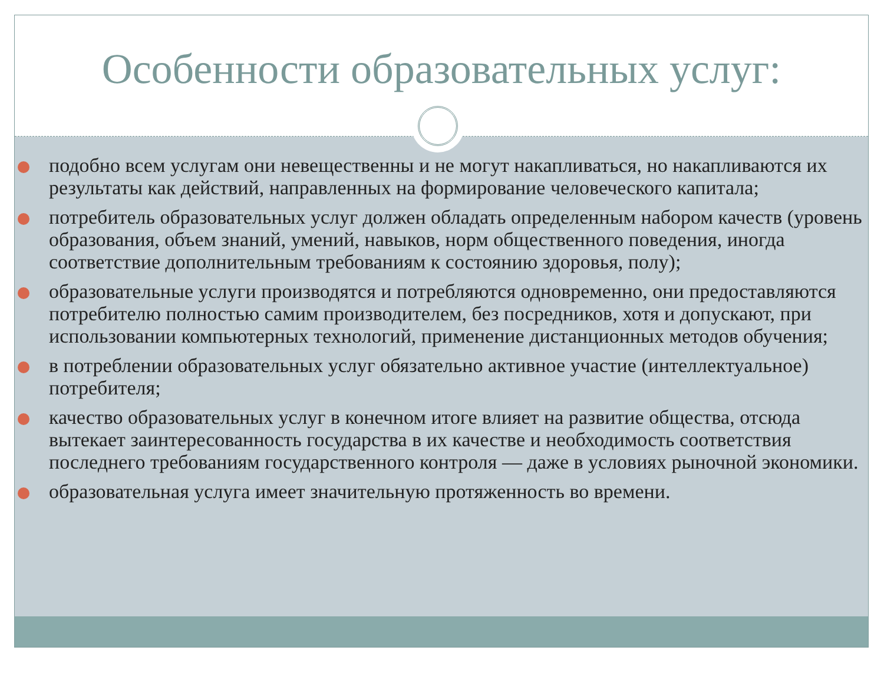Особенности образовательных услуг:
подобно всем услугам они невещественны и не могут накапливаться, но накапливаются их результаты как действий, направленных на формирование человеческого капитала;
потребитель образовательных услуг должен обладать определенным набором качеств (уровень образования, объем знаний, умений, навыков, норм общественного поведения, иногда соответствие дополнительным требованиям к состоянию здоровья, полу);
образовательные услуги производятся и потребляются одновременно, они предоставляются потребителю полностью самим производителем, без посредников, хотя и допускают, при использовании компьютерных технологий, применение дистанционных методов обучения;
в потреблении образовательных услуг обязательно активное участие (интеллектуальное) потребителя;
качество образовательных услуг в конечном итоге влияет на развитие общества, отсюда вытекает заинтересованность государства в их качестве и необходимость соответствия последнего требованиям государственного контроля — даже в условиях рыночной экономики.
образовательная услуга имеет значительную протяженность во времени.